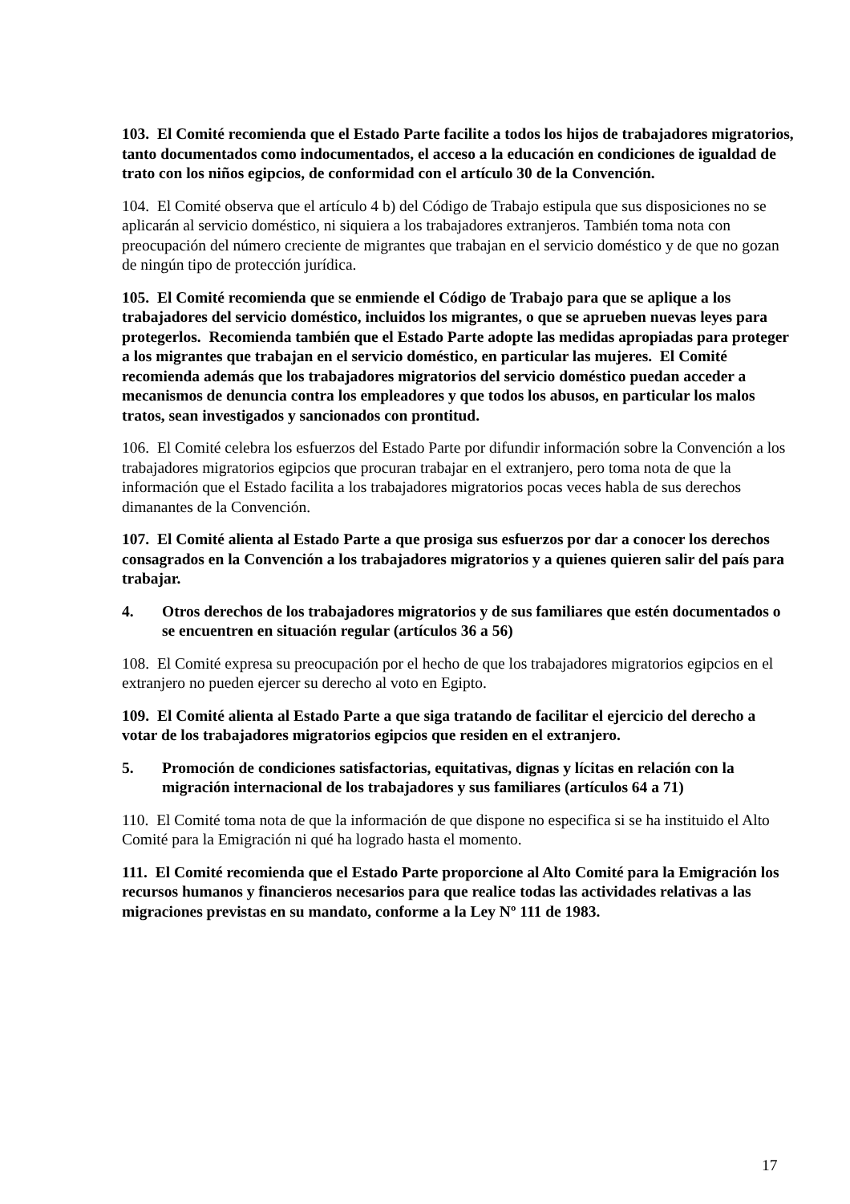103. El Comité recomienda que el Estado Parte facilite a todos los hijos de trabajadores migratorios, tanto documentados como indocumentados, el acceso a la educación en condiciones de igualdad de trato con los niños egipcios, de conformidad con el artículo 30 de la Convención.
104. El Comité observa que el artículo 4 b) del Código de Trabajo estipula que sus disposiciones no se aplicarán al servicio doméstico, ni siquiera a los trabajadores extranjeros. También toma nota con preocupación del número creciente de migrantes que trabajan en el servicio doméstico y de que no gozan de ningún tipo de protección jurídica.
105. El Comité recomienda que se enmiende el Código de Trabajo para que se aplique a los trabajadores del servicio doméstico, incluidos los migrantes, o que se aprueben nuevas leyes para protegerlos. Recomienda también que el Estado Parte adopte las medidas apropiadas para proteger a los migrantes que trabajan en el servicio doméstico, en particular las mujeres. El Comité recomienda además que los trabajadores migratorios del servicio doméstico puedan acceder a mecanismos de denuncia contra los empleadores y que todos los abusos, en particular los malos tratos, sean investigados y sancionados con prontitud.
106. El Comité celebra los esfuerzos del Estado Parte por difundir información sobre la Convención a los trabajadores migratorios egipcios que procuran trabajar en el extranjero, pero toma nota de que la información que el Estado facilita a los trabajadores migratorios pocas veces habla de sus derechos dimanantes de la Convención.
107. El Comité alienta al Estado Parte a que prosiga sus esfuerzos por dar a conocer los derechos consagrados en la Convención a los trabajadores migratorios y a quienes quieren salir del país para trabajar.
4. Otros derechos de los trabajadores migratorios y de sus familiares que estén documentados o se encuentren en situación regular (artículos 36 a 56)
108. El Comité expresa su preocupación por el hecho de que los trabajadores migratorios egipcios en el extranjero no pueden ejercer su derecho al voto en Egipto.
109. El Comité alienta al Estado Parte a que siga tratando de facilitar el ejercicio del derecho a votar de los trabajadores migratorios egipcios que residen en el extranjero.
5. Promoción de condiciones satisfactorias, equitativas, dignas y lícitas en relación con la migración internacional de los trabajadores y sus familiares (artículos 64 a 71)
110. El Comité toma nota de que la información de que dispone no especifica si se ha instituido el Alto Comité para la Emigración ni qué ha logrado hasta el momento.
111. El Comité recomienda que el Estado Parte proporcione al Alto Comité para la Emigración los recursos humanos y financieros necesarios para que realice todas las actividades relativas a las migraciones previstas en su mandato, conforme a la Ley Nº 111 de 1983.
17